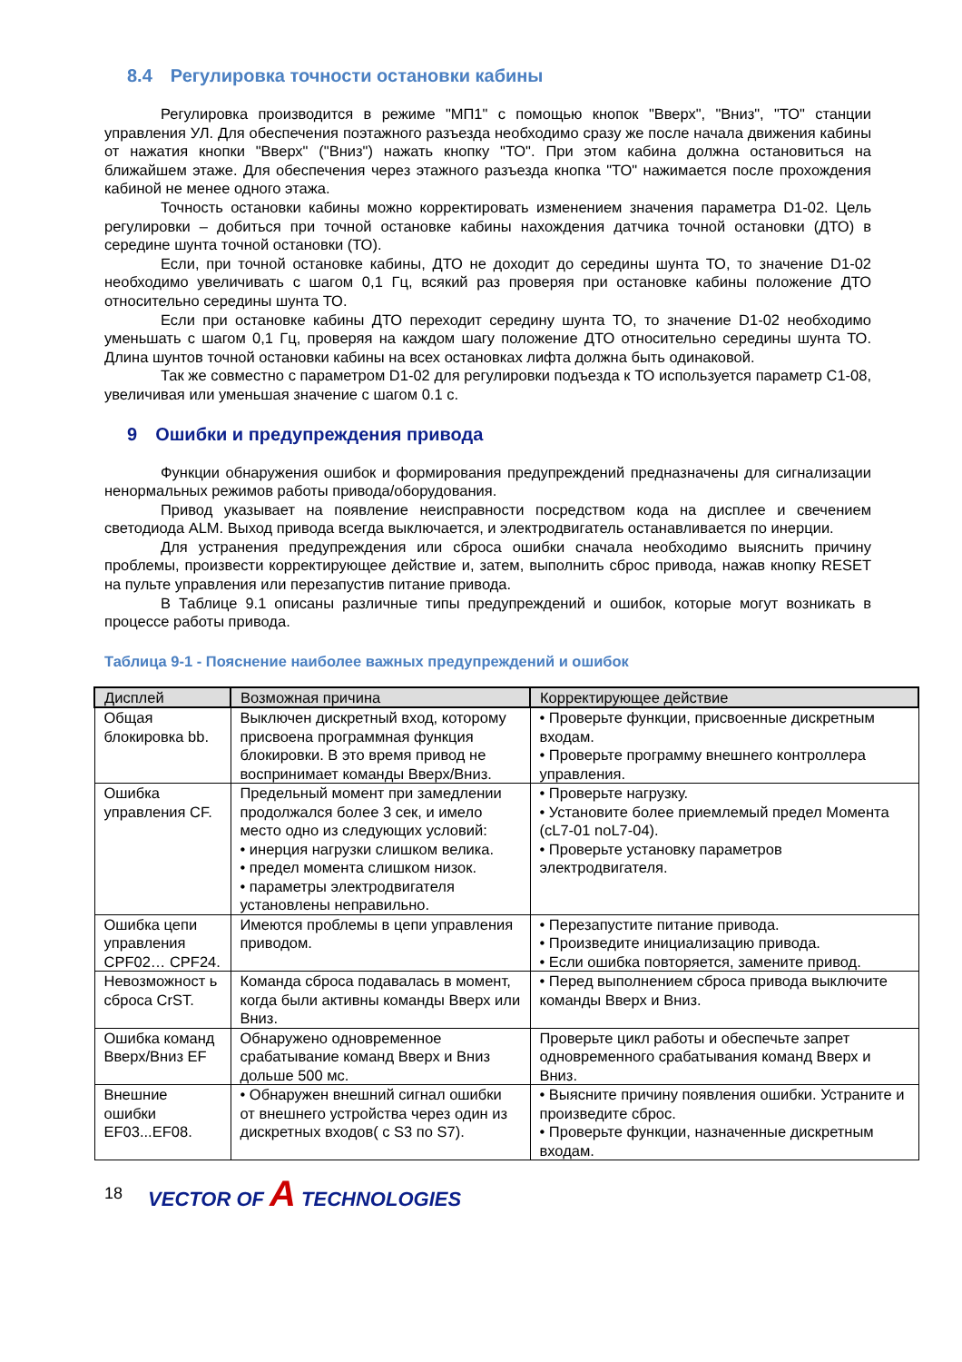8.4 Регулировка точности остановки кабины
Регулировка производится в режиме "МП1" с помощью кнопок "Вверх", "Вниз", "ТО" станции управления УЛ. Для обеспечения поэтажного разъезда необходимо сразу же после начала движения кабины от нажатия кнопки "Вверх" ("Вниз") нажать кнопку "ТО". При этом кабина должна остановиться на ближайшем этаже. Для обеспечения через этажного разъезда кнопка "ТО" нажимается после прохождения кабиной не менее одного этажа.
Точность остановки кабины можно корректировать изменением значения параметра D1-02. Цель регулировки – добиться при точной остановке кабины нахождения датчика точной остановки (ДТО) в середине шунта точной остановки (ТО).
Если, при точной остановке кабины, ДТО не доходит до середины шунта ТО, то значение D1-02 необходимо увеличивать с шагом 0,1 Гц, всякий раз проверяя при остановке кабины положение ДТО относительно середины шунта ТО.
Если при остановке кабины ДТО переходит середину шунта ТО, то значение D1-02 необходимо уменьшать с шагом 0,1 Гц, проверяя на каждом шагу положение ДТО относительно середины шунта ТО. Длина шунтов точной остановки кабины на всех остановках лифта должна быть одинаковой.
Так же совместно с параметром D1-02 для регулировки подъезда к ТО используется параметр C1-08, увеличивая или уменьшая значение с шагом 0.1 с.
9 Ошибки и предупреждения привода
Функции обнаружения ошибок и формирования предупреждений предназначены для сигнализации ненормальных режимов работы привода/оборудования.
Привод указывает на появление неисправности посредством кода на дисплее и свечением светодиода ALM. Выход привода всегда выключается, и электродвигатель останавливается по инерции.
Для устранения предупреждения или сброса ошибки сначала необходимо выяснить причину проблемы, произвести корректирующее действие и, затем, выполнить сброс привода, нажав кнопку RESET на пульте управления или перезапустив питание привода.
В Таблице 9.1 описаны различные типы предупреждений и ошибок, которые могут возникать в процессе работы привода.
Таблица 9-1 - Пояснение наиболее важных предупреждений и ошибок
| Дисплей | Возможная причина | Корректирующее действие |
| --- | --- | --- |
| Общая блокировка bb. | Выключен дискретный вход, которому присвоена программная функция блокировки. В это время привод не воспринимает команды Вверх/Вниз. | • Проверьте функции, присвоенные дискретным входам. • Проверьте программу внешнего контроллера управления. |
| Ошибка управления CF. | Предельный момент при замедлении продолжался более 3 сек, и имело место одно из следующих условий: • инерция нагрузки слишком велика. • предел момента слишком низок. • параметры электродвигателя установлены неправильно. | • Проверьте нагрузку. • Установите более приемлемый предел Момента (cL7-01 noL7-04). • Проверьте установку параметров электродвигателя. |
| Ошибка цепи управления CPF02… CPF24. | Имеются проблемы в цепи управления приводом. | • Перезапустите питание привода. • Произведите инициализацию привода. • Если ошибка повторяется, замените привод. |
| Невозможност ь сброса CrST. | Команда сброса подавалась в момент, когда были активны команды Вверх или Вниз. | • Перед выполнением сброса привода выключите команды Вверх и Вниз. |
| Ошибка команд Вверх/Вниз EF | Обнаружено одновременное срабатывание команд Вверх и Вниз дольше 500 мс. | Проверьте цикл работы и обеспечьте запрет одновременного срабатывания команд Вверх и Вниз. |
| Внешние ошибки EF03...EF08. | • Обнаружен внешний сигнал ошибки от внешнего устройства через один из дискретных входов( с S3 по S7). | • Выясните причину появления ошибки. Устраните и произведите сброс. • Проверьте функции, назначенные дискретным входам. |
18 VECTOR OF A TECHNOLOGIES